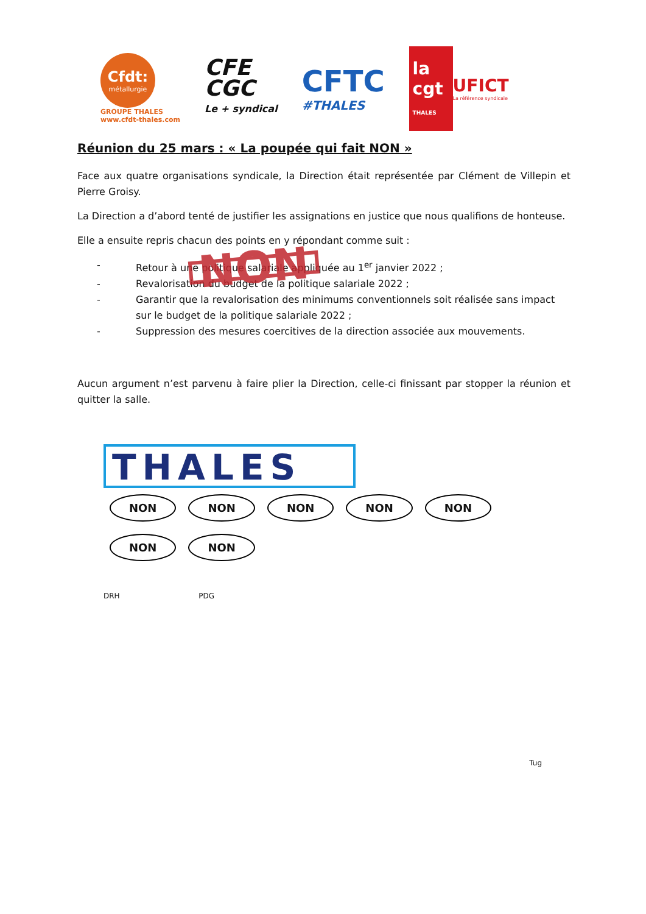Cfdt:
métallurgie
GROUPE THALES
www.cfdt-thales.com
CFE
CGC
Le + syndical
CFTC
#THALES
la cgt THALES
UFICT
La référence syndicale
Réunion du 25 mars : « La poupée qui fait NON »
Face aux quatre organisations syndicale, la Direction était représentée par Clément de Villepin et Pierre Groisy.
La Direction a d’abord tenté de justifier les assignations en justice que nous qualifions de honteuse.
Elle a ensuite repris chacun des points en y répondant comme suit :
- Retour à une politique salariale appliquée au 1<sup>er</sup> janvier 2022 ;
- Revalorisation du budget de la politique salariale 2022 ;
- Garantir que la revalorisation des minimums conventionnels soit réalisée sans impact sur le budget de la politique salariale 2022 ;
- Suppression des mesures coercitives de la direction associée aux mouvements.
NON
Aucun argument n’est parvenu à faire plier la Direction, celle-ci finissant par stopper la réunion et quitter la salle.
THALES
NON NON NON NON NON NON NON
DRH PDG
Tug